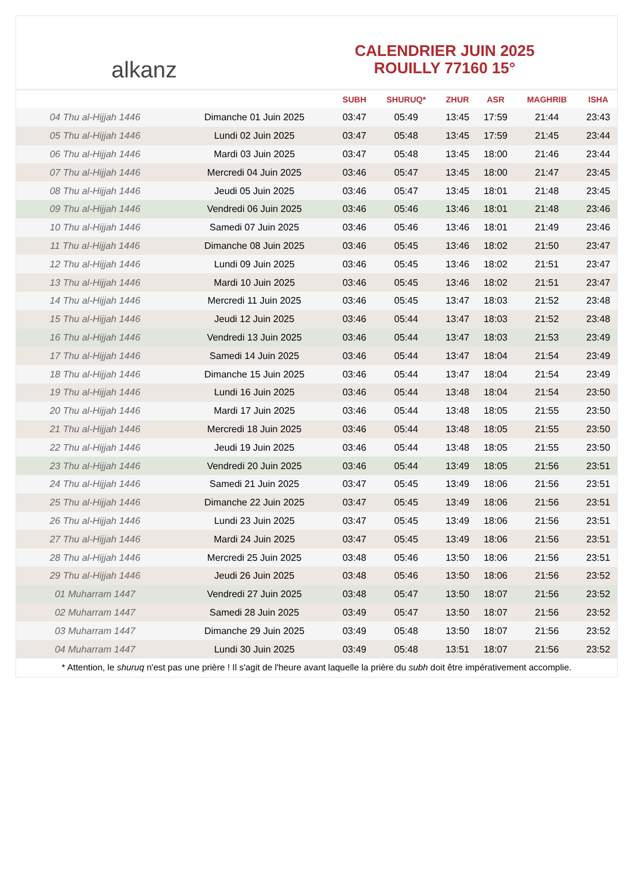alkanz
CALENDRIER JUIN 2025
ROUILLY 77160 15°
| | | SUBH | SHURUQ* | ZHUR | ASR | MAGHRIB | ISHA |
| --- | --- | --- | --- | --- | --- | --- | --- |
| 04 Thu al-Hijjah 1446 | Dimanche 01 Juin 2025 | 03:47 | 05:49 | 13:45 | 17:59 | 21:44 | 23:43 |
| 05 Thu al-Hijjah 1446 | Lundi 02 Juin 2025 | 03:47 | 05:48 | 13:45 | 17:59 | 21:45 | 23:44 |
| 06 Thu al-Hijjah 1446 | Mardi 03 Juin 2025 | 03:47 | 05:48 | 13:45 | 18:00 | 21:46 | 23:44 |
| 07 Thu al-Hijjah 1446 | Mercredi 04 Juin 2025 | 03:46 | 05:47 | 13:45 | 18:00 | 21:47 | 23:45 |
| 08 Thu al-Hijjah 1446 | Jeudi 05 Juin 2025 | 03:46 | 05:47 | 13:45 | 18:01 | 21:48 | 23:45 |
| 09 Thu al-Hijjah 1446 | Vendredi 06 Juin 2025 | 03:46 | 05:46 | 13:46 | 18:01 | 21:48 | 23:46 |
| 10 Thu al-Hijjah 1446 | Samedi 07 Juin 2025 | 03:46 | 05:46 | 13:46 | 18:01 | 21:49 | 23:46 |
| 11 Thu al-Hijjah 1446 | Dimanche 08 Juin 2025 | 03:46 | 05:45 | 13:46 | 18:02 | 21:50 | 23:47 |
| 12 Thu al-Hijjah 1446 | Lundi 09 Juin 2025 | 03:46 | 05:45 | 13:46 | 18:02 | 21:51 | 23:47 |
| 13 Thu al-Hijjah 1446 | Mardi 10 Juin 2025 | 03:46 | 05:45 | 13:46 | 18:02 | 21:51 | 23:47 |
| 14 Thu al-Hijjah 1446 | Mercredi 11 Juin 2025 | 03:46 | 05:45 | 13:47 | 18:03 | 21:52 | 23:48 |
| 15 Thu al-Hijjah 1446 | Jeudi 12 Juin 2025 | 03:46 | 05:44 | 13:47 | 18:03 | 21:52 | 23:48 |
| 16 Thu al-Hijjah 1446 | Vendredi 13 Juin 2025 | 03:46 | 05:44 | 13:47 | 18:03 | 21:53 | 23:49 |
| 17 Thu al-Hijjah 1446 | Samedi 14 Juin 2025 | 03:46 | 05:44 | 13:47 | 18:04 | 21:54 | 23:49 |
| 18 Thu al-Hijjah 1446 | Dimanche 15 Juin 2025 | 03:46 | 05:44 | 13:47 | 18:04 | 21:54 | 23:49 |
| 19 Thu al-Hijjah 1446 | Lundi 16 Juin 2025 | 03:46 | 05:44 | 13:48 | 18:04 | 21:54 | 23:50 |
| 20 Thu al-Hijjah 1446 | Mardi 17 Juin 2025 | 03:46 | 05:44 | 13:48 | 18:05 | 21:55 | 23:50 |
| 21 Thu al-Hijjah 1446 | Mercredi 18 Juin 2025 | 03:46 | 05:44 | 13:48 | 18:05 | 21:55 | 23:50 |
| 22 Thu al-Hijjah 1446 | Jeudi 19 Juin 2025 | 03:46 | 05:44 | 13:48 | 18:05 | 21:55 | 23:50 |
| 23 Thu al-Hijjah 1446 | Vendredi 20 Juin 2025 | 03:46 | 05:44 | 13:49 | 18:05 | 21:56 | 23:51 |
| 24 Thu al-Hijjah 1446 | Samedi 21 Juin 2025 | 03:47 | 05:45 | 13:49 | 18:06 | 21:56 | 23:51 |
| 25 Thu al-Hijjah 1446 | Dimanche 22 Juin 2025 | 03:47 | 05:45 | 13:49 | 18:06 | 21:56 | 23:51 |
| 26 Thu al-Hijjah 1446 | Lundi 23 Juin 2025 | 03:47 | 05:45 | 13:49 | 18:06 | 21:56 | 23:51 |
| 27 Thu al-Hijjah 1446 | Mardi 24 Juin 2025 | 03:47 | 05:45 | 13:49 | 18:06 | 21:56 | 23:51 |
| 28 Thu al-Hijjah 1446 | Mercredi 25 Juin 2025 | 03:48 | 05:46 | 13:50 | 18:06 | 21:56 | 23:51 |
| 29 Thu al-Hijjah 1446 | Jeudi 26 Juin 2025 | 03:48 | 05:46 | 13:50 | 18:06 | 21:56 | 23:52 |
| 01 Muharram 1447 | Vendredi 27 Juin 2025 | 03:48 | 05:47 | 13:50 | 18:07 | 21:56 | 23:52 |
| 02 Muharram 1447 | Samedi 28 Juin 2025 | 03:49 | 05:47 | 13:50 | 18:07 | 21:56 | 23:52 |
| 03 Muharram 1447 | Dimanche 29 Juin 2025 | 03:49 | 05:48 | 13:50 | 18:07 | 21:56 | 23:52 |
| 04 Muharram 1447 | Lundi 30 Juin 2025 | 03:49 | 05:48 | 13:51 | 18:07 | 21:56 | 23:52 |
* Attention, le shuruq n'est pas une prière ! Il s'agit de l'heure avant laquelle la prière du subh doit être impérativement accomplie.